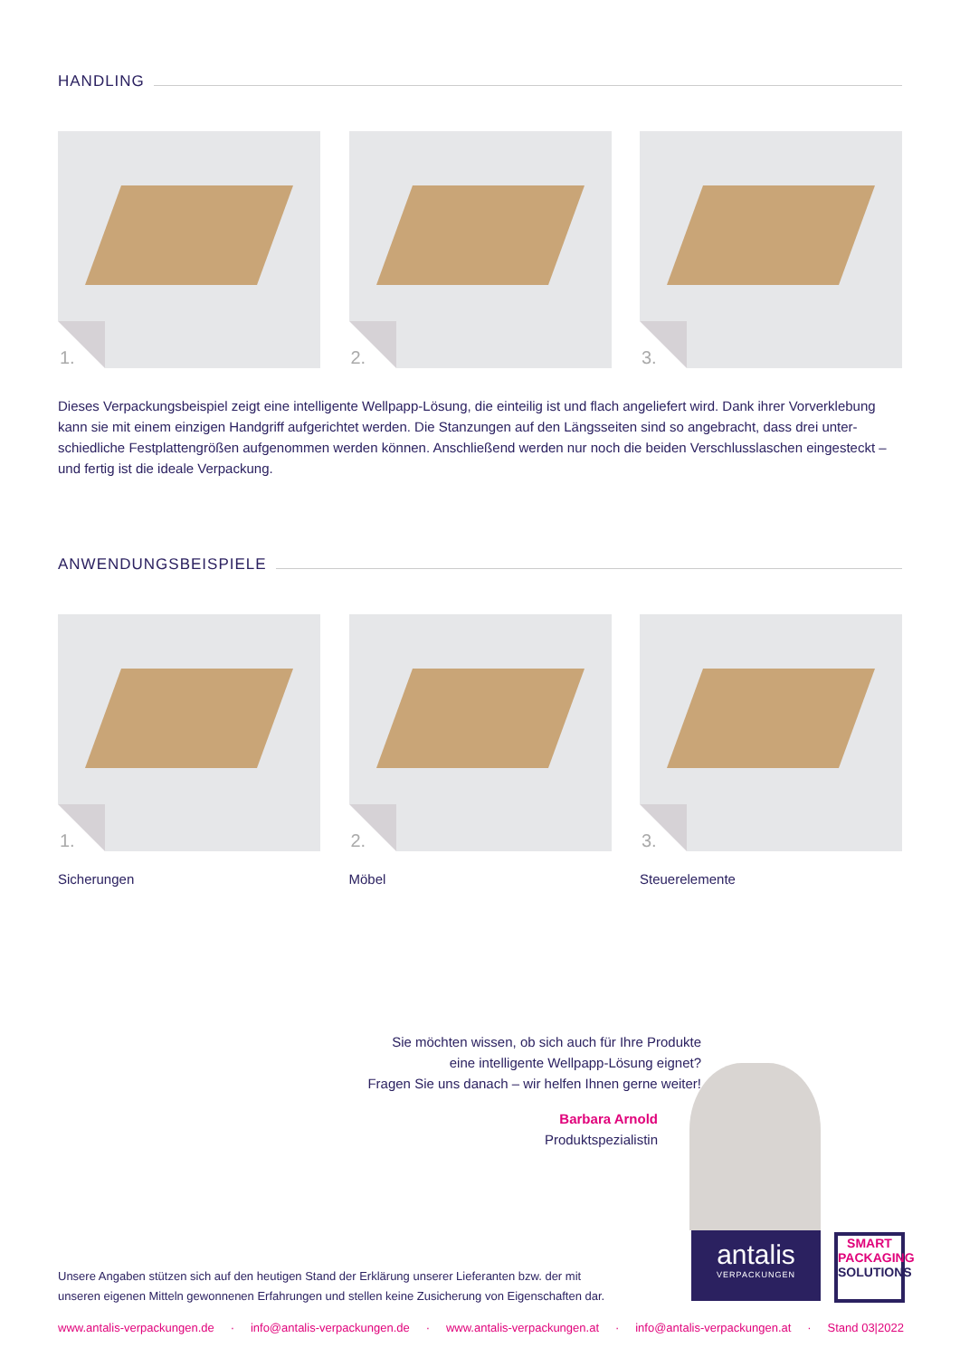HANDLING
1.
2.
3.
Dieses Verpackungsbeispiel zeigt eine intelligente Wellpapp-Lösung, die einteilig ist und flach angeliefert wird. Dank ihrer Vorverklebung kann sie mit einem einzigen Handgriff aufgerichtet werden. Die Stanzungen auf den Längsseiten sind so angebracht, dass drei unter­schiedliche Festplattengrößen aufgenommen werden können. Anschließend werden nur noch die beiden Verschlusslaschen eingesteckt – und fertig ist die ideale Verpackung.
ANWENDUNGSBEISPIELE
1.
2.
3.
Sicherungen Möbel Steuerelemente
Sie möchten wissen, ob sich auch für Ihre Produkte
eine intelligente Wellpapp-Lösung eignet?
Fragen Sie uns danach – wir helfen Ihnen gerne weiter!
Barbara Arnold
Produktspezialistin
antalis
VERPACKUNGEN
SMART
PACKAGING
SOLUTIONS
Unsere Angaben stützen sich auf den heutigen Stand der Erklärung unserer Lieferanten bzw. der mit
unseren eigenen Mitteln gewonnenen Erfahrungen und stellen keine Zusicherung von Eigenschaften dar.
www.antalis-verpackungen.de · info@antalis-verpackungen.de · www.antalis-verpackungen.at · info@antalis-verpackungen.at · Stand 03|2022